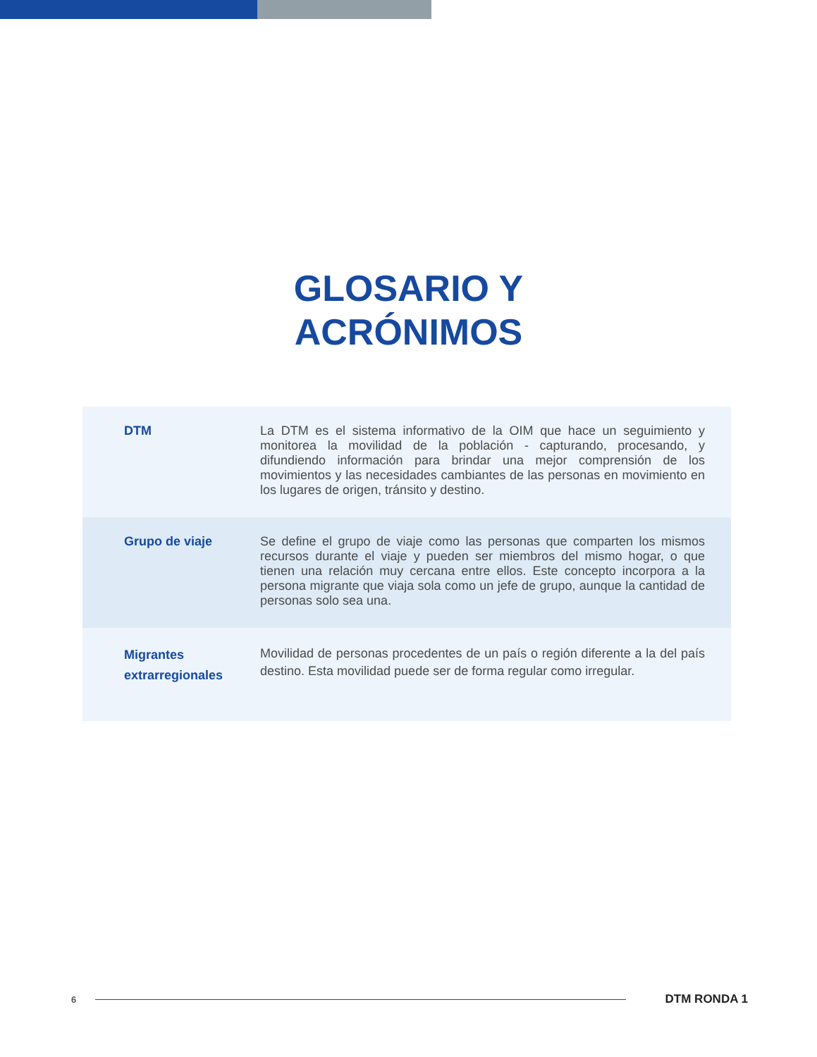GLOSARIO Y
ACRÓNIMOS
| DTM | La DTM es el sistema informativo de la OIM que hace un seguimiento y monitorea la movilidad de la población - capturando, procesando, y difundiendo información para brindar una mejor comprensión de los movimientos y las necesidades cambiantes de las personas en movimiento en los lugares de origen, tránsito y destino. |
| Grupo de viaje | Se define el grupo de viaje como las personas que comparten los mismos recursos durante el viaje y pueden ser miembros del mismo hogar, o que tienen una relación muy cercana entre ellos. Este concepto incorpora a la persona migrante que viaja sola como un jefe de grupo, aunque la cantidad de personas solo sea una. |
| Migrantes extrarregionales | Movilidad de personas procedentes de un país o región diferente a la del país destino. Esta movilidad puede ser de forma regular como irregular. |
6 DTM RONDA 1